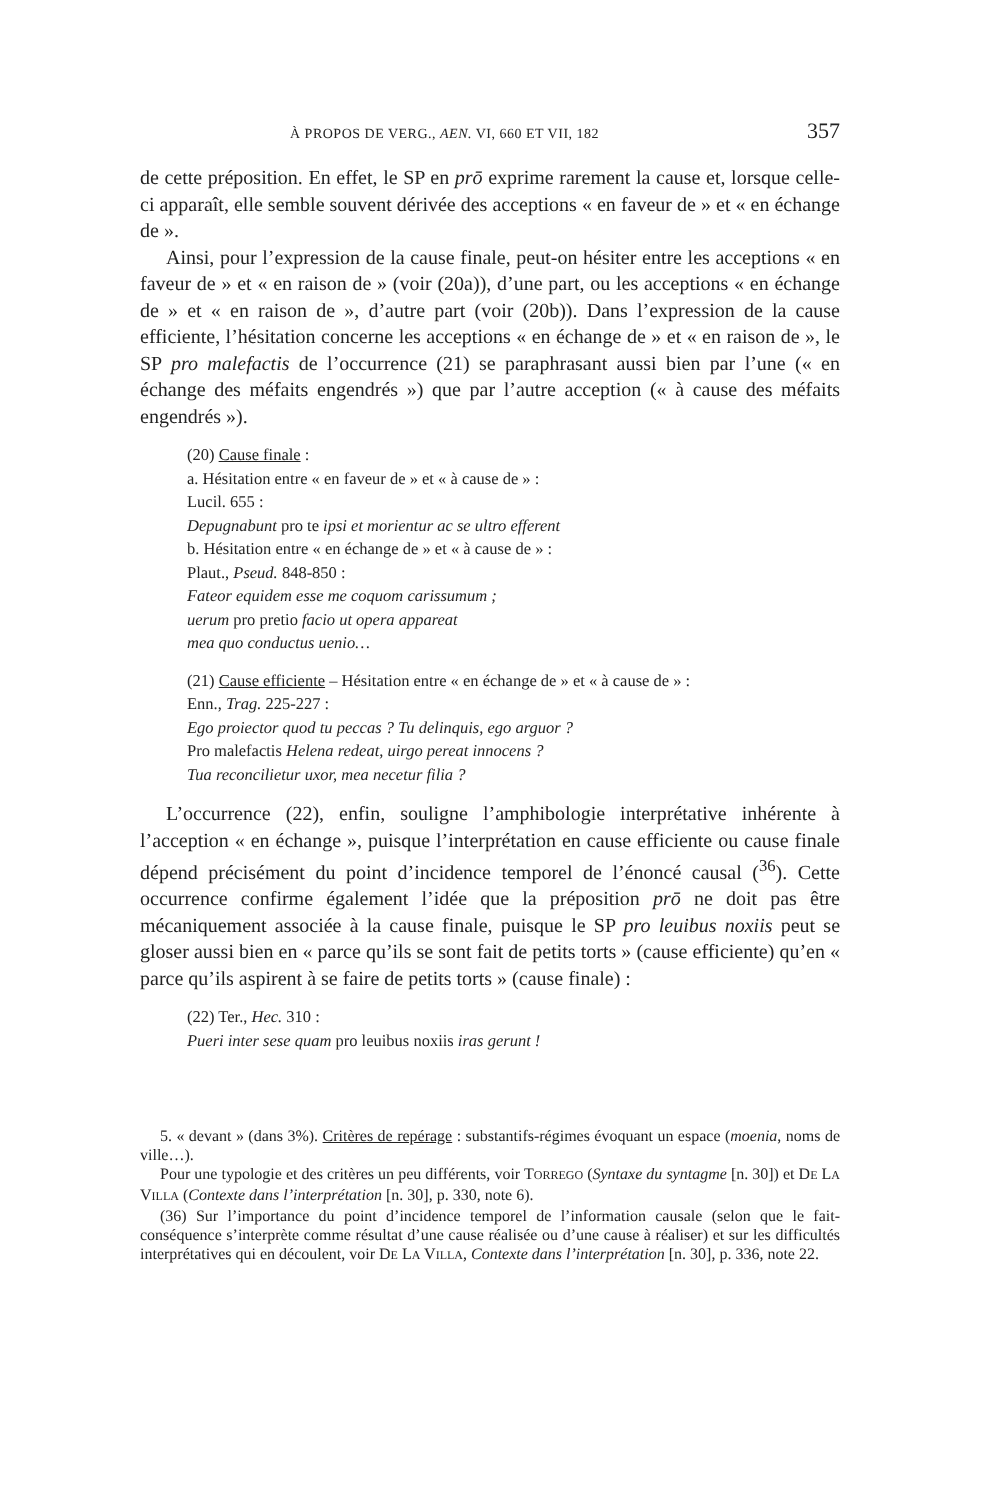À PROPOS DE VERG., AEN. VI, 660 ET VII, 182 357
de cette préposition. En effet, le SP en prō exprime rarement la cause et, lorsque celle-ci apparaît, elle semble souvent dérivée des acceptions « en faveur de » et « en échange de ».
Ainsi, pour l’expression de la cause finale, peut-on hésiter entre les acceptions « en faveur de » et « en raison de » (voir (20a)), d’une part, ou les acceptions « en échange de » et « en raison de », d’autre part (voir (20b)). Dans l’expression de la cause efficiente, l’hésitation concerne les acceptions « en échange de » et « en raison de », le SP pro malefactis de l’occurrence (21) se paraphrasant aussi bien par l’une (« en échange des méfaits engendrés ») que par l’autre acception (« à cause des méfaits engendrés »).
(20) Cause finale :
a. Hésitation entre « en faveur de » et « à cause de » :
Lucil. 655 :
Depugnabunt pro te ipsi et morientur ac se ultro efferent
b. Hésitation entre « en échange de » et « à cause de » :
Plaut., Pseud. 848-850 :
Fateor equidem esse me coquom carissumum ;
uerum pro pretio facio ut opera appareat
mea quo conductus uenio…
(21) Cause efficiente – Hésitation entre « en échange de » et « à cause de » :
Enn., Trag. 225-227 :
Ego proiector quod tu peccas ? Tu delinquis, ego arguor ?
Pro malefactis Helena redeat, uirgo pereat innocens ?
Tua reconcilietur uxor, mea necetur filia ?
L’occurrence (22), enfin, souligne l’amphibologie interprétative inhérente à l’acception « en échange », puisque l’interprétation en cause efficiente ou cause finale dépend précisément du point d’incidence temporel de l’énoncé causal (<sup>36</sup>). Cette occurrence confirme également l’idée que la préposition prō ne doit pas être mécaniquement associée à la cause finale, puisque le SP pro leuibus noxiis peut se gloser aussi bien en « parce qu’ils se sont fait de petits torts » (cause efficiente) qu’en « parce qu’ils aspirent à se faire de petits torts » (cause finale) :
(22) Ter., Hec. 310 :
Pueri inter sese quam pro leuibus noxiis iras gerunt !
5. « devant » (dans 3%). Critères de repérage : substantifs-régimes évoquant un espace (moenia, noms de ville…).
Pour une typologie et des critères un peu différents, voir TORREGO (Syntaxe du syntagme [n. 30]) et DE LA VILLA (Contexte dans l’interprétation [n. 30], p. 330, note 6).
(36) Sur l’importance du point d’incidence temporel de l’information causale (selon que le fait-conséquence s’interprète comme résultat d’une cause réalisée ou d’une cause à réaliser) et sur les difficultés interprétatives qui en découlent, voir DE LA VILLA, Contexte dans l’interprétation [n. 30], p. 336, note 22.